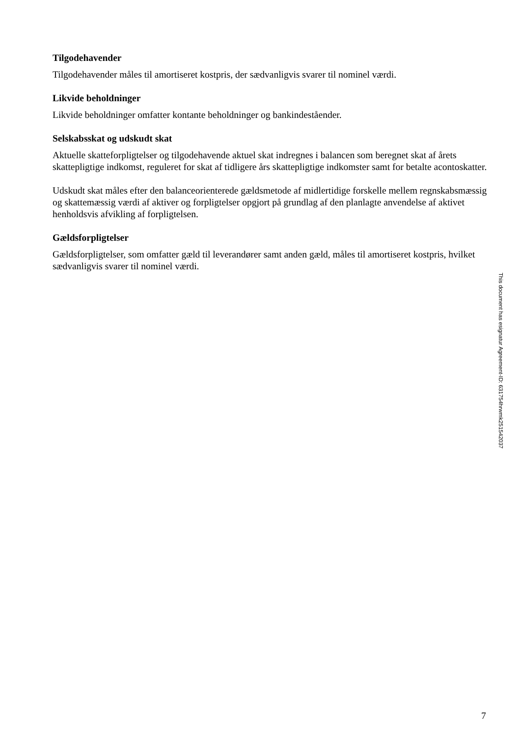Tilgodehavender
Tilgodehavender måles til amortiseret kostpris, der sædvanligvis svarer til nominel værdi.
Likvide beholdninger
Likvide beholdninger omfatter kontante beholdninger og bankindeståender.
Selskabsskat og udskudt skat
Aktuelle skatteforpligtelser og tilgodehavende aktuel skat indregnes i balancen som beregnet skat af årets skattepligtige indkomst, reguleret for skat af tidligere års skattepligtige indkomster samt for betalte acontoskatter.
Udskudt skat måles efter den balanceorienterede gældsmetode af midlertidige forskelle mellem regnskabsmæssig og skattemæssig værdi af aktiver og forpligtelser opgjort på grundlag af den planlagte anvendelse af aktivet henholdsvis afvikling af forpligtelsen.
Gældsforpligtelser
Gældsforpligtelser, som omfatter gæld til leverandører samt anden gæld, måles til amortiseret kostpris, hvilket sædvanligvis svarer til nominel værdi.
This document has esignatur Agreement-ID: 631754hrwmk251542037
7